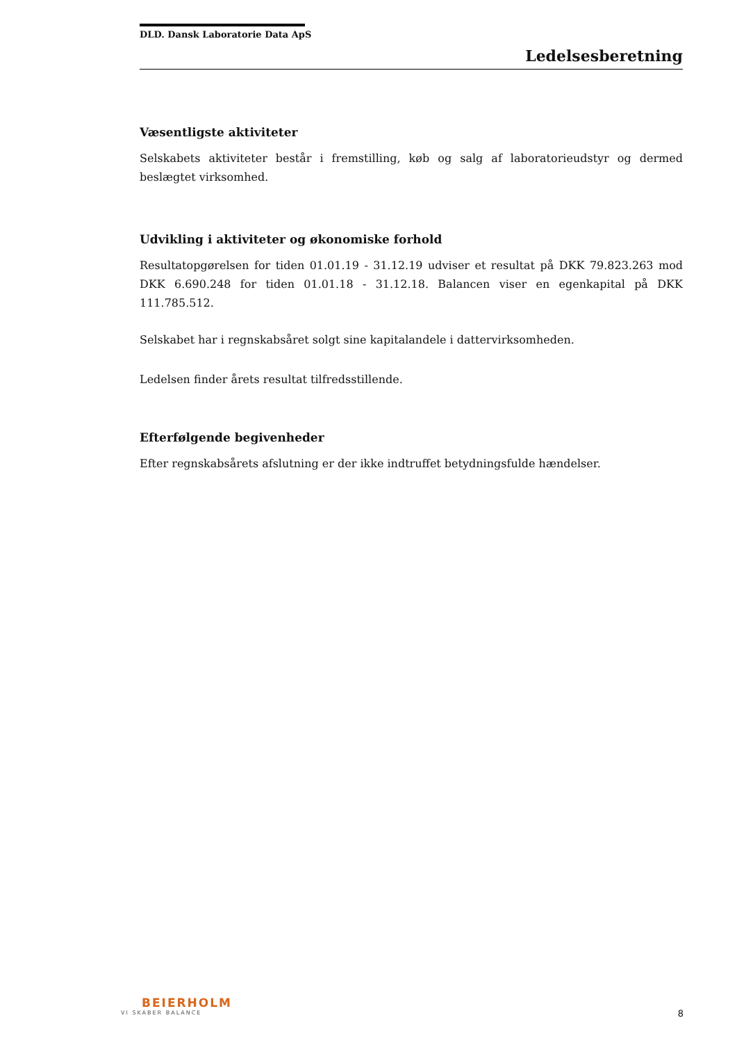DLD. Dansk Laboratorie Data ApS
Ledelsesberetning
Væsentligste aktiviteter
Selskabets aktiviteter består i fremstilling, køb og salg af laboratorieudstyr og dermed beslægtet virksomhed.
Udvikling i aktiviteter og økonomiske forhold
Resultatopgørelsen for tiden 01.01.19 - 31.12.19 udviser et resultat på DKK 79.823.263 mod DKK 6.690.248 for tiden 01.01.18 - 31.12.18. Balancen viser en egenkapital på DKK 111.785.512.
Selskabet har i regnskabsåret solgt sine kapitalandele i dattervirksomheden.
Ledelsen finder årets resultat tilfredsstillende.
Efterfølgende begivenheder
Efter regnskabsårets afslutning er der ikke indtruffet betydningsfulde hændelser.
BEIERHOLM
VI SKABER BALANCE
8